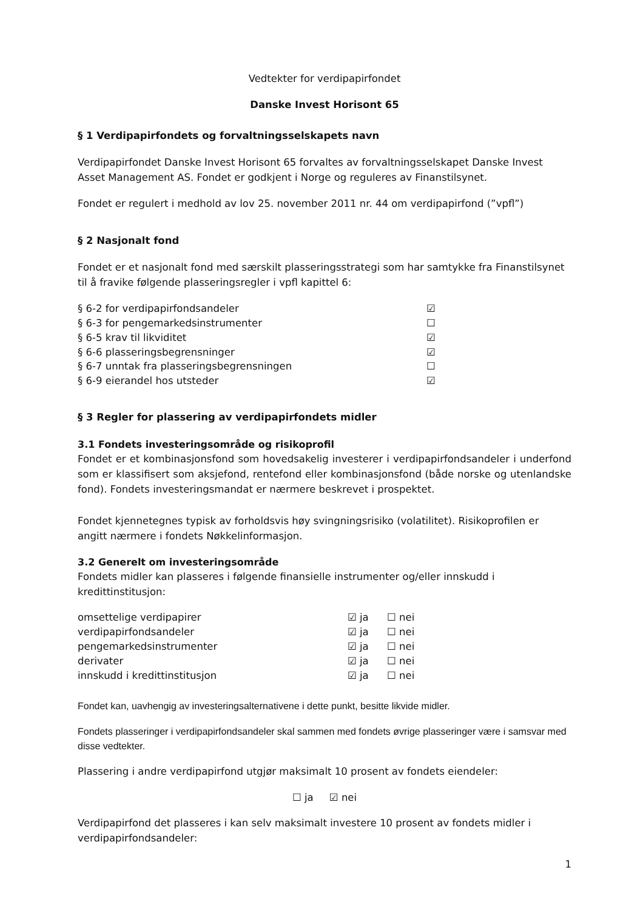Vedtekter for verdipapirfondet
Danske Invest Horisont 65
§ 1 Verdipapirfondets og forvaltningsselskapets navn
Verdipapirfondet Danske Invest Horisont 65 forvaltes av forvaltningsselskapet Danske Invest Asset Management AS. Fondet er godkjent i Norge og reguleres av Finanstilsynet.
Fondet er regulert i medhold av lov 25. november 2011 nr. 44 om verdipapirfond (”vpfl”)
§ 2 Nasjonalt fond
Fondet er et nasjonalt fond med særskilt plasseringsstrategi som har samtykke fra Finanstilsynet til å fravike følgende plasseringsregler i vpfl kapittel 6:
| § 6-2 for verdipapirfondsandeler | ☑ |
| § 6-3 for pengemarkedsinstrumenter | ☐ |
| § 6-5 krav til likviditet | ☑ |
| § 6-6 plasseringsbegrensninger | ☑ |
| § 6-7 unntak fra plasseringsbegrensningen | ☐ |
| § 6-9 eierandel hos utsteder | ☑ |
§ 3 Regler for plassering av verdipapirfondets midler
3.1 Fondets investeringsområde og risikoprofil
Fondet er et kombinasjonsfond som hovedsakelig investerer i verdipapirfondsandeler i underfond som er klassifisert som aksjefond, rentefond eller kombinasjonsfond (både norske og utenlandske fond). Fondets investeringsmandat er nærmere beskrevet i prospektet.
Fondet kjennetegnes typisk av forholdsvis høy svingningsrisiko (volatilitet). Risikoprofilen er angitt nærmere i fondets Nøkkelinformasjon.
3.2 Generelt om investeringsområde
Fondets midler kan plasseres i følgende finansielle instrumenter og/eller innskudd i kredittinstitusjon:
| omsettelige verdipapirer | ☑ ja | ☐ nei |
| verdipapirfondsandeler | ☑ ja | ☐ nei |
| pengemarkedsinstrumenter | ☑ ja | ☐ nei |
| derivater | ☑ ja | ☐ nei |
| innskudd i kredittinstitusjon | ☑ ja | ☐ nei |
Fondet kan, uavhengig av investeringsalternativene i dette punkt, besitte likvide midler.
Fondets plasseringer i verdipapirfondsandeler skal sammen med fondets øvrige plasseringer være i samsvar med disse vedtekter.
Plassering i andre verdipapirfond utgjør maksimalt 10 prosent av fondets eiendeler:
☐ ja ☑ nei
Verdipapirfond det plasseres i kan selv maksimalt investere 10 prosent av fondets midler i verdipapirfondsandeler:
1